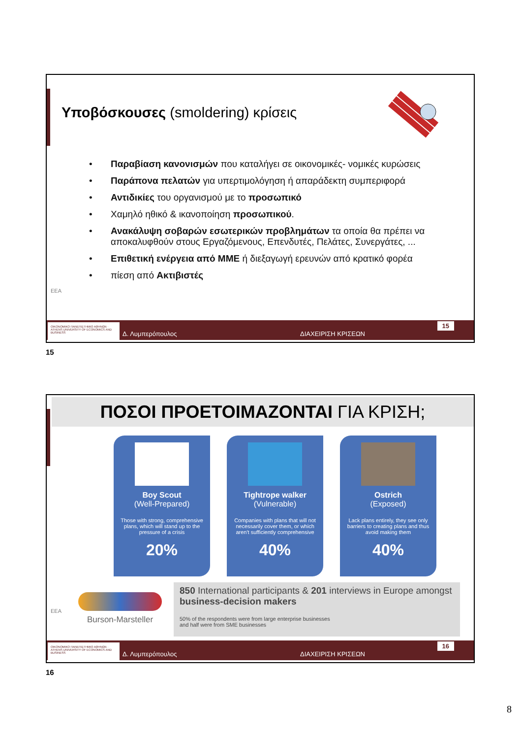Υποβόσκουσες (smoldering) κρίσεις
• Παραβίαση κανονισμών που καταλήγει σε οικονομικές- νομικές κυρώσεις
• Παράπονα πελατών για υπερτιμολόγηση ή απαράδεκτη συμπεριφορά
• Αντιδικίες του οργανισμού με το προσωπικό
• Χαμηλό ηθικό & ικανοποίηση προσωπικού.
• Ανακάλυψη σοβαρών εσωτερικών προβλημάτων τα οποία θα πρέπει να αποκαλυφθούν στους Εργαζόμενους, Επενδυτές, Πελάτες, Συνεργάτες, ...
• Επιθετική ενέργεια από ΜΜΕ ή διεξαγωγή ερευνών από κρατικό φορέα
• πίεση από Ακτιβιστές
EEA
ΟΙΚΟΝΟΜΙΚΟ ΠΑΝΕΠΙΣΤΗΜΙΟ ΑΘΗΝΩΝ · ATHENS UNIVERSITY OF ECONOMICS AND BUSINESS
Δ. Λυμπερόπουλος ΔΙΑΧΕΙΡΙΣΗ ΚΡΙΣΕΩΝ
15
15
ΠΟΣΟΙ ΠΡΟΕΤΟΙΜΑΖΟΝΤΑΙ ΓΙΑ ΚΡΙΣΗ;
Boy Scout
(Well-Prepared)
Those with strong, comprehensive plans, which will stand up to the pressure of a crisis
20%
Tightrope walker
(Vulnerable)
Companies with plans that will not necessarily cover them, or which aren't sufficiently comprehensive
40%
Ostrich
(Exposed)
Lack plans entirely, they see only barriers to creating plans and thus avoid making them
40%
Burson-Marsteller
850 International participants & 201 interviews in Europe amongst business-decision makers
50% of the respondents were from large enterprise businesses
and half were from SME businesses
EEA
ΟΙΚΟΝΟΜΙΚΟ ΠΑΝΕΠΙΣΤΗΜΙΟ ΑΘΗΝΩΝ · ATHENS UNIVERSITY OF ECONOMICS AND BUSINESS
Δ. Λυμπερόπουλος ΔΙΑΧΕΙΡΙΣΗ ΚΡΙΣΕΩΝ
16
16
8